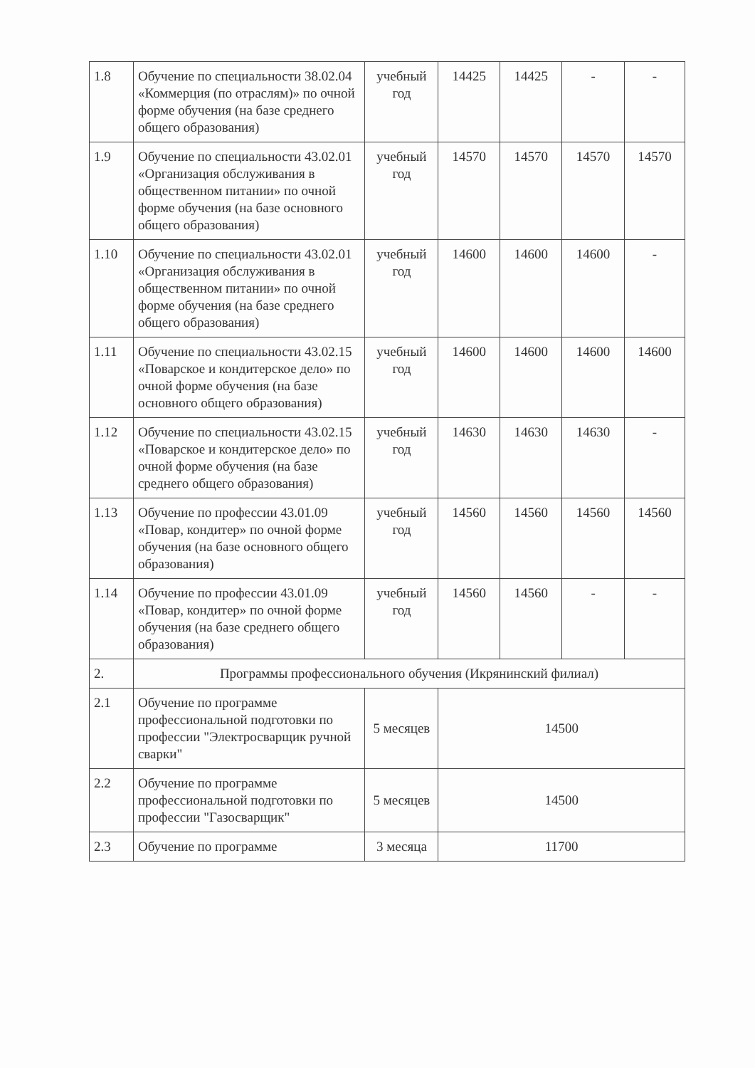| 1.8 | Обучение по специальности 38.02.04 «Коммерция (по отраслям)» по очной форме обучения (на базе среднего общего образования) | учебный год | 14425 | 14425 | - | - |
| 1.9 | Обучение по специальности 43.02.01 «Организация обслуживания в общественном питании» по очной форме обучения (на базе основного общего образования) | учебный год | 14570 | 14570 | 14570 | 14570 |
| 1.10 | Обучение по специальности 43.02.01 «Организация обслуживания в общественном питании» по очной форме обучения (на базе среднего общего образования) | учебный год | 14600 | 14600 | 14600 | - |
| 1.11 | Обучение по специальности 43.02.15 «Поварское и кондитерское дело» по очной форме обучения (на базе основного общего образования) | учебный год | 14600 | 14600 | 14600 | 14600 |
| 1.12 | Обучение по специальности 43.02.15 «Поварское и кондитерское дело» по очной форме обучения (на базе среднего общего образования) | учебный год | 14630 | 14630 | 14630 | - |
| 1.13 | Обучение по профессии 43.01.09 «Повар, кондитер» по очной форме обучения (на базе основного общего образования) | учебный год | 14560 | 14560 | 14560 | 14560 |
| 1.14 | Обучение по профессии 43.01.09 «Повар, кондитер» по очной форме обучения (на базе среднего общего образования) | учебный год | 14560 | 14560 | - | - |
| 2. | Программы профессионального обучения (Икрянинский филиал) | | | | | |
| 2.1 | Обучение по программе профессиональной подготовки по профессии "Электросварщик ручной сварки" | 5 месяцев | 14500 | | | |
| 2.2 | Обучение по программе профессиональной подготовки по профессии "Газосварщик" | 5 месяцев | 14500 | | | |
| 2.3 | Обучение по программе | 3 месяца | 11700 | | | |